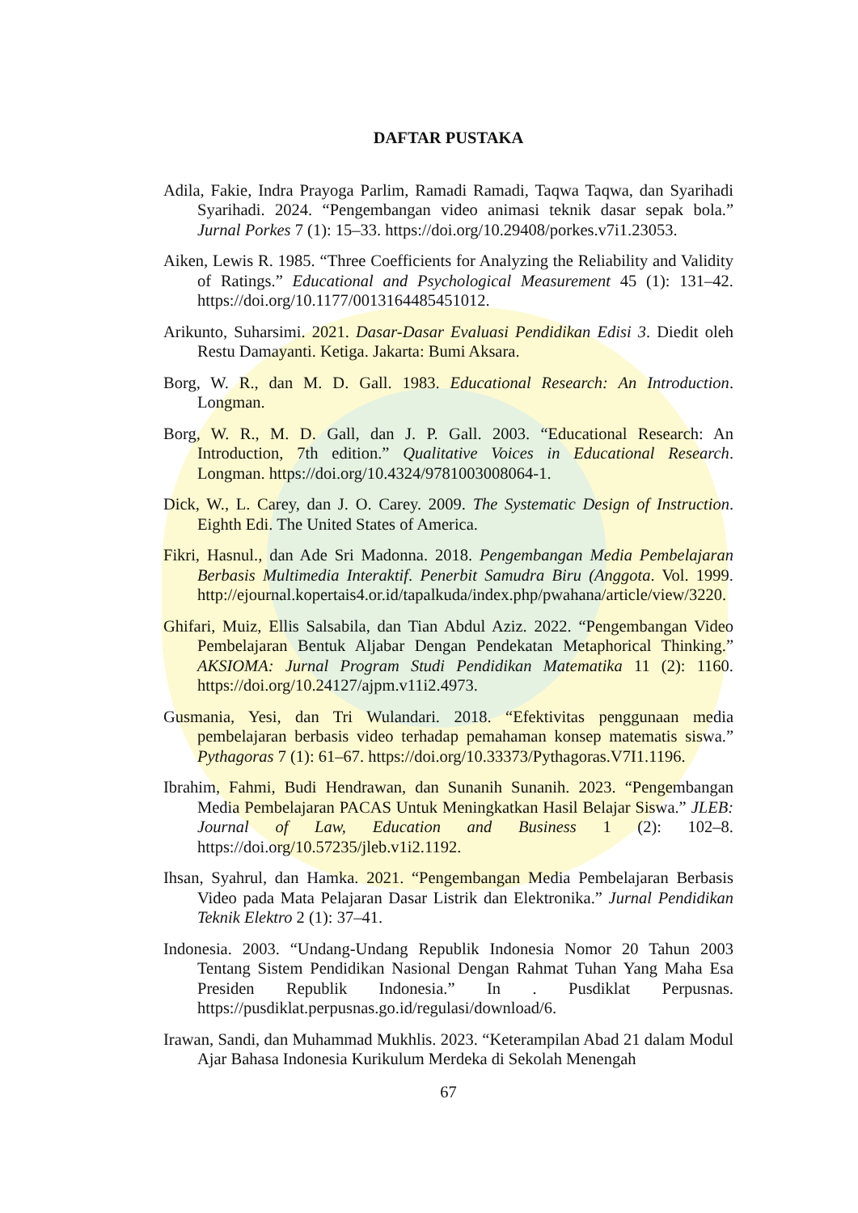DAFTAR PUSTAKA
Adila, Fakie, Indra Prayoga Parlim, Ramadi Ramadi, Taqwa Taqwa, dan Syarihadi Syarihadi. 2024. “Pengembangan video animasi teknik dasar sepak bola.” Jurnal Porkes 7 (1): 15–33. https://doi.org/10.29408/porkes.v7i1.23053.
Aiken, Lewis R. 1985. “Three Coefficients for Analyzing the Reliability and Validity of Ratings.” Educational and Psychological Measurement 45 (1): 131–42. https://doi.org/10.1177/0013164485451012.
Arikunto, Suharsimi. 2021. Dasar-Dasar Evaluasi Pendidikan Edisi 3. Diedit oleh Restu Damayanti. Ketiga. Jakarta: Bumi Aksara.
Borg, W. R., dan M. D. Gall. 1983. Educational Research: An Introduction. Longman.
Borg, W. R., M. D. Gall, dan J. P. Gall. 2003. “Educational Research: An Introduction, 7th edition.” Qualitative Voices in Educational Research. Longman. https://doi.org/10.4324/9781003008064-1.
Dick, W., L. Carey, dan J. O. Carey. 2009. The Systematic Design of Instruction. Eighth Edi. The United States of America.
Fikri, Hasnul., dan Ade Sri Madonna. 2018. Pengembangan Media Pembelajaran Berbasis Multimedia Interaktif. Penerbit Samudra Biru (Anggota. Vol. 1999. http://ejournal.kopertais4.or.id/tapalkuda/index.php/pwahana/article/view/3220.
Ghifari, Muiz, Ellis Salsabila, dan Tian Abdul Aziz. 2022. “Pengembangan Video Pembelajaran Bentuk Aljabar Dengan Pendekatan Metaphorical Thinking.” AKSIOMA: Jurnal Program Studi Pendidikan Matematika 11 (2): 1160. https://doi.org/10.24127/ajpm.v11i2.4973.
Gusmania, Yesi, dan Tri Wulandari. 2018. “Efektivitas penggunaan media pembelajaran berbasis video terhadap pemahaman konsep matematis siswa.” Pythagoras 7 (1): 61–67. https://doi.org/10.33373/Pythagoras.V7I1.1196.
Ibrahim, Fahmi, Budi Hendrawan, dan Sunanih Sunanih. 2023. “Pengembangan Media Pembelajaran PACAS Untuk Meningkatkan Hasil Belajar Siswa.” JLEB: Journal of Law, Education and Business 1 (2): 102–8. https://doi.org/10.57235/jleb.v1i2.1192.
Ihsan, Syahrul, dan Hamka. 2021. “Pengembangan Media Pembelajaran Berbasis Video pada Mata Pelajaran Dasar Listrik dan Elektronika.” Jurnal Pendidikan Teknik Elektro 2 (1): 37–41.
Indonesia. 2003. “Undang-Undang Republik Indonesia Nomor 20 Tahun 2003 Tentang Sistem Pendidikan Nasional Dengan Rahmat Tuhan Yang Maha Esa Presiden Republik Indonesia.” In . Pusdiklat Perpusnas. https://pusdiklat.perpusnas.go.id/regulasi/download/6.
Irawan, Sandi, dan Muhammad Mukhlis. 2023. “Keterampilan Abad 21 dalam Modul Ajar Bahasa Indonesia Kurikulum Merdeka di Sekolah Menengah
67